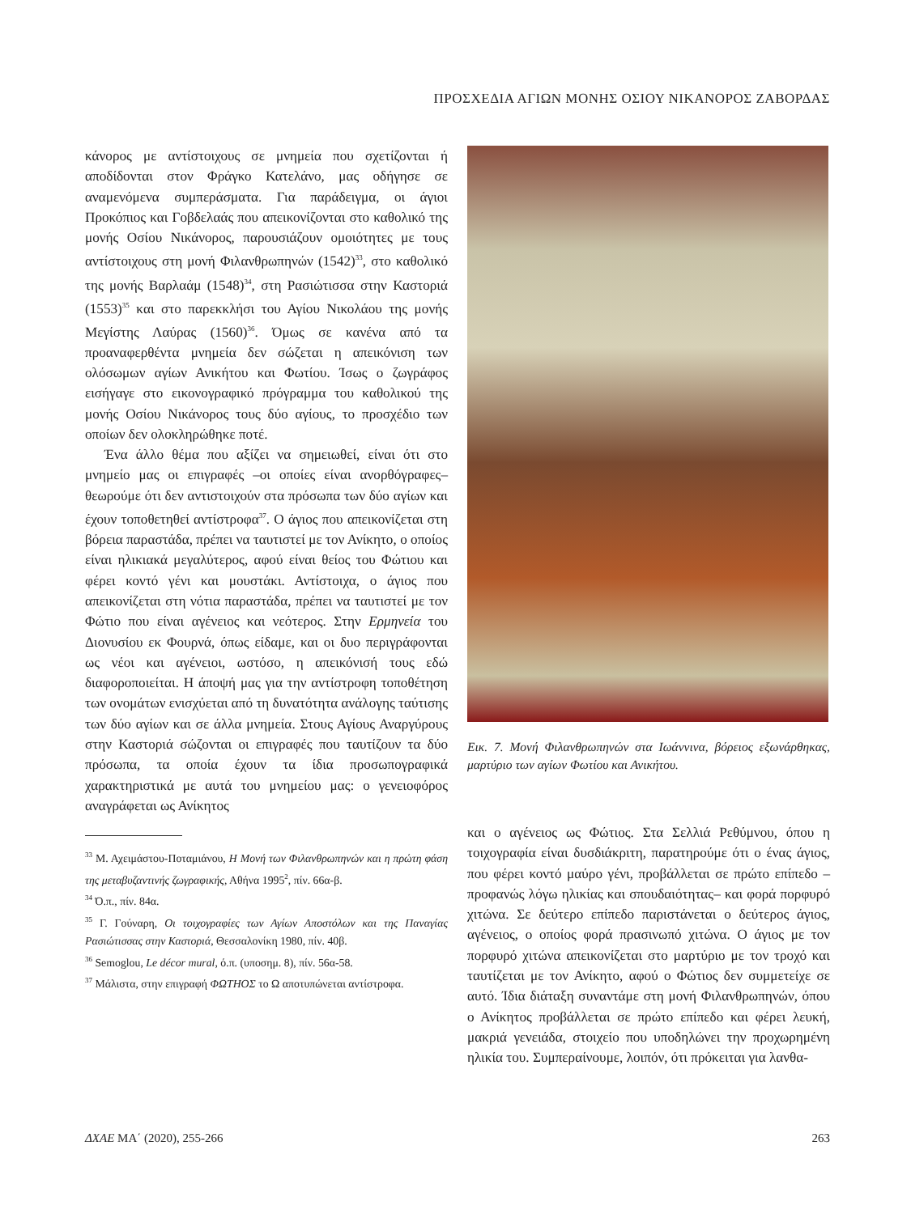ΠΡΟΣΧΕΔΙΑ ΑΓΙΩΝ ΜΟΝΗΣ ΟΣΙΟΥ ΝΙΚΑΝΟΡΟΣ ΖΑΒΟΡΔΑΣ
κάνορος με αντίστοιχους σε μνημεία που σχετίζονται ή αποδίδονται στον Φράγκο Κατελάνο, μας οδήγησε σε αναμενόμενα συμπεράσματα. Για παράδειγμα, οι άγιοι Προκόπιος και Γοβδελαάς που απεικονίζονται στο καθολικό της μονής Οσίου Νικάνορος, παρουσιάζουν ομοιότητες με τους αντίστοιχους στη μονή Φιλανθρωπηνών (1542)<sup>33</sup>, στο καθολικό της μονής Βαρλαάμ (1548)<sup>34</sup>, στη Ρασιώτισσα στην Καστοριά (1553)<sup>35</sup> και στο παρεκκλήσι του Αγίου Νικολάου της μονής Μεγίστης Λαύρας (1560)<sup>36</sup>. Όμως σε κανένα από τα προαναφερθέντα μνημεία δεν σώζεται η απεικόνιση των ολόσωμων αγίων Ανικήτου και Φωτίου. Ίσως ο ζωγράφος εισήγαγε στο εικονογραφικό πρόγραμμα του καθολικού της μονής Οσίου Νικάνορος τους δύο αγίους, το προσχέδιο των οποίων δεν ολοκληρώθηκε ποτέ.
Ένα άλλο θέμα που αξίζει να σημειωθεί, είναι ότι στο μνημείο μας οι επιγραφές –οι οποίες είναι ανορθόγραφες– θεωρούμε ότι δεν αντιστοιχούν στα πρόσωπα των δύο αγίων και έχουν τοποθετηθεί αντίστροφα<sup>37</sup>. Ο άγιος που απεικονίζεται στη βόρεια παραστάδα, πρέπει να ταυτιστεί με τον Ανίκητο, ο οποίος είναι ηλικιακά μεγαλύτερος, αφού είναι θείος του Φώτιου και φέρει κοντό γένι και μουστάκι. Αντίστοιχα, ο άγιος που απεικονίζεται στη νότια παραστάδα, πρέπει να ταυτιστεί με τον Φώτιο που είναι αγένειος και νεότερος. Στην Ερμηνεία του Διονυσίου εκ Φουρνά, όπως είδαμε, και οι δυο περιγράφονται ως νέοι και αγένειοι, ωστόσο, η απεικόνισή τους εδώ διαφοροποιείται. Η άποψή μας για την αντίστροφη τοποθέτηση των ονομάτων ενισχύεται από τη δυνατότητα ανάλογης ταύτισης των δύο αγίων και σε άλλα μνημεία. Στους Αγίους Αναργύρους στην Καστοριά σώζονται οι επιγραφές που ταυτίζουν τα δύο πρόσωπα, τα οποία έχουν τα ίδια προσωπογραφικά χαρακτηριστικά με αυτά του μνημείου μας: ο γενειοφόρος αναγράφεται ως Ανίκητος
<sup>33</sup> Μ. Αχειμάστου-Ποταμιάνου, Η Μονή των Φιλανθρωπηνών και η πρώτη φάση της μεταβυζαντινής ζωγραφικής, Αθήνα 1995<sup>2</sup>, πίν. 66α-β.
<sup>34</sup> Ό.π., πίν. 84α.
<sup>35</sup> Γ. Γούναρη, Οι τοιχογραφίες των Αγίων Αποστόλων και της Παναγίας Ρασιώτισσας στην Καστοριά, Θεσσαλονίκη 1980, πίν. 40β.
<sup>36</sup> Semoglou, Le décor mural, ό.π. (υποσημ. 8), πίν. 56α-58.
<sup>37</sup> Μάλιστα, στην επιγραφή ΦΩΤΗΟΣ το Ω αποτυπώνεται αντίστροφα.
Εικ. 7. Μονή Φιλανθρωπηνών στα Ιωάννινα, βόρειος εξωνάρθηκας, μαρτύριο των αγίων Φωτίου και Ανικήτου.
και ο αγένειος ως Φώτιος. Στα Σελλιά Ρεθύμνου, όπου η τοιχογραφία είναι δυσδιάκριτη, παρατηρούμε ότι ο ένας άγιος, που φέρει κοντό μαύρο γένι, προβάλλεται σε πρώτο επίπεδο –προφανώς λόγω ηλικίας και σπουδαιότητας– και φορά πορφυρό χιτώνα. Σε δεύτερο επίπεδο παριστάνεται ο δεύτερος άγιος, αγένειος, ο οποίος φορά πρασινωπό χιτώνα. Ο άγιος με τον πορφυρό χιτώνα απεικονίζεται στο μαρτύριο με τον τροχό και ταυτίζεται με τον Ανίκητο, αφού ο Φώτιος δεν συμμετείχε σε αυτό. Ίδια διάταξη συναντάμε στη μονή Φιλανθρωπηνών, όπου ο Ανίκητος προβάλλεται σε πρώτο επίπεδο και φέρει λευκή, μακριά γενειάδα, στοιχείο που υποδηλώνει την προχωρημένη ηλικία του. Συμπεραίνουμε, λοιπόν, ότι πρόκειται για λανθα-
ΔΧΑΕ ΜΑ΄ (2020), 255-266 263